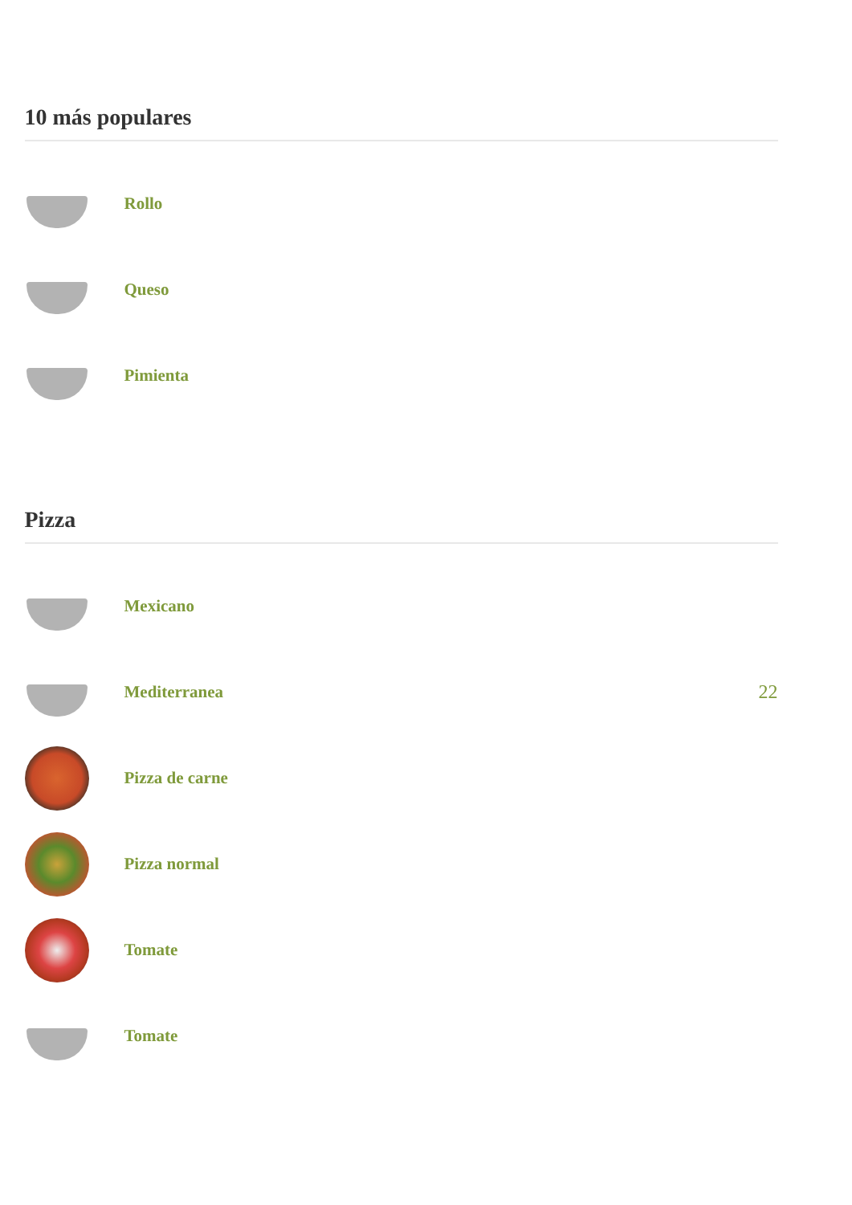10 más populares
Rollo
Queso
Pimienta
Pizza
Mexicano
Mediterranea 22
Pizza de carne
Pizza normal
Tomate
Tomate